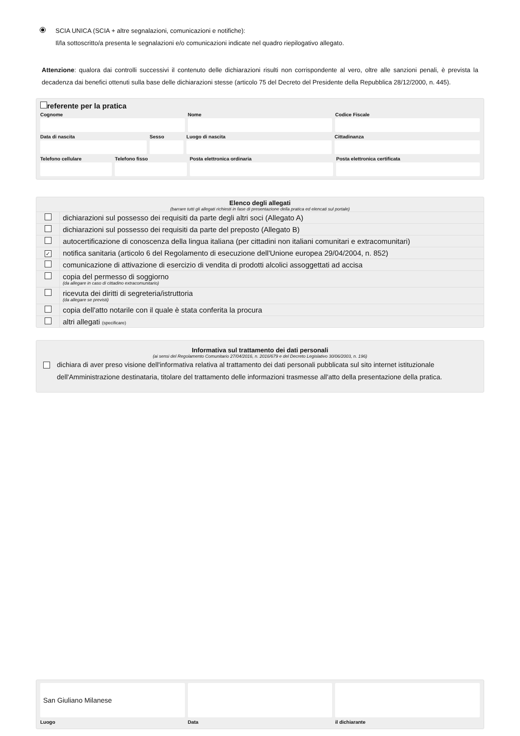SCIA UNICA (SCIA + altre segnalazioni, comunicazioni e notifiche):
Il/la sottoscritto/a presenta le segnalazioni e/o comunicazioni indicate nel quadro riepilogativo allegato.
Attenzione: qualora dai controlli successivi il contenuto delle dichiarazioni risulti non corrispondente al vero, oltre alle sanzioni penali, è prevista la decadenza dai benefici ottenuti sulla base delle dichiarazioni stesse (articolo 75 del Decreto del Presidente della Repubblica 28/12/2000, n. 445).
referente per la pratica
Cognome
Nome
Codice Fiscale
Data di nascita
Sesso
Luogo di nascita
Cittadinanza
Telefono cellulare
Telefono fisso
Posta elettronica ordinaria
Posta elettronica certificata
Elenco degli allegati
(barrare tutti gli allegati richiesti in fase di presentazione della pratica ed elencati sul portale)
| | dichiarazioni sul possesso dei requisiti da parte degli altri soci (Allegato A) |
| | dichiarazioni sul possesso dei requisiti da parte del preposto (Allegato B) |
| | autocertificazione di conoscenza della lingua italiana (per cittadini non italiani comunitari e extracomunitari) |
| ✓ | notifica sanitaria (articolo 6 del Regolamento di esecuzione dell'Unione europea 29/04/2004, n. 852) |
| | comunicazione di attivazione di esercizio di vendita di prodotti alcolici assoggettati ad accisa |
| | copia del permesso di soggiorno (da allegare in caso di cittadino extracomunitario) |
| | ricevuta dei diritti di segreteria/istruttoria (da allegare se previsti) |
| | copia dell'atto notarile con il quale è stata conferita la procura |
| | altri allegati (specificare) |
Informativa sul trattamento dei dati personali
(ai sensi del Regolamento Comunitario 27/04/2016, n. 2016/679 e del Decreto Legislativo 30/06/2003, n. 196)
dichiara di aver preso visione dell'informativa relativa al trattamento dei dati personali pubblicata sul sito internet istituzionale dell'Amministrazione destinataria, titolare del trattamento delle informazioni trasmesse all'atto della presentazione della pratica.
San Giuliano Milanese
Luogo
Data
il dichiarante